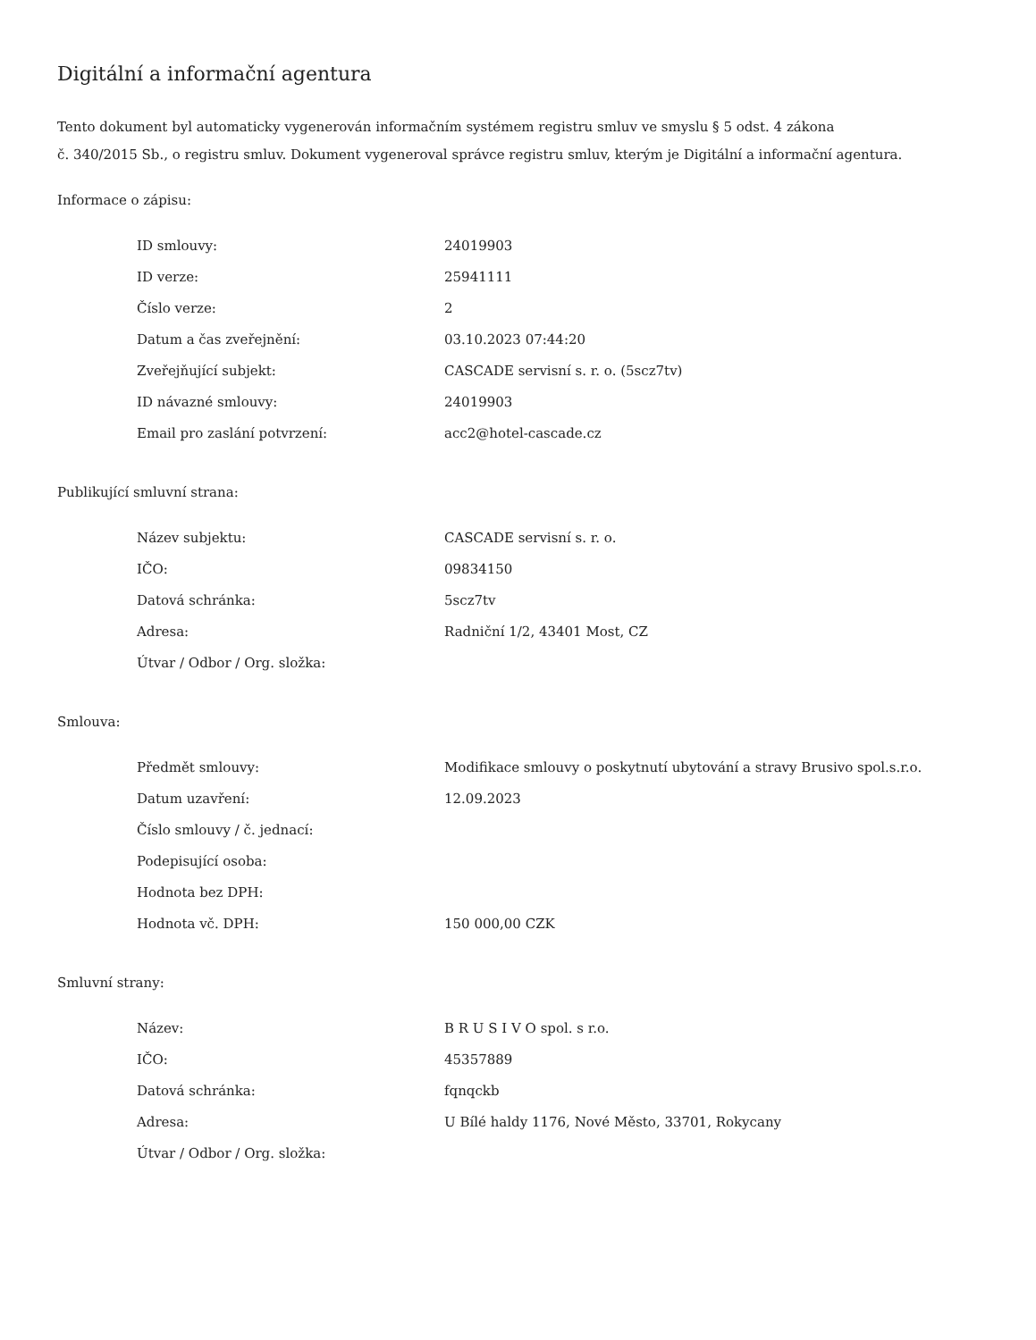Digitální a informační agentura
Tento dokument byl automaticky vygenerován informačním systémem registru smluv ve smyslu § 5 odst. 4 zákona
č. 340/2015 Sb., o registru smluv. Dokument vygeneroval správce registru smluv, kterým je Digitální a informační agentura.
Informace o zápisu:
| ID smlouvy: | 24019903 |
| ID verze: | 25941111 |
| Číslo verze: | 2 |
| Datum a čas zveřejnění: | 03.10.2023 07:44:20 |
| Zveřejňující subjekt: | CASCADE servisní s. r. o. (5scz7tv) |
| ID návazné smlouvy: | 24019903 |
| Email pro zaslání potvrzení: | acc2@hotel-cascade.cz |
Publikující smluvní strana:
| Název subjektu: | CASCADE servisní s. r. o. |
| IČO: | 09834150 |
| Datová schránka: | 5scz7tv |
| Adresa: | Radniční 1/2, 43401 Most, CZ |
| Útvar / Odbor / Org. složka: | |
Smlouva:
| Předmět smlouvy: | Modifikace smlouvy o poskytnutí ubytování a stravy Brusivo spol.s.r.o. |
| Datum uzavření: | 12.09.2023 |
| Číslo smlouvy / č. jednací: | |
| Podepisující osoba: | |
| Hodnota bez DPH: | |
| Hodnota vč. DPH: | 150 000,00 CZK |
Smluvní strany:
| Název: | B R U S I V O spol. s r.o. |
| IČO: | 45357889 |
| Datová schránka: | fqnqckb |
| Adresa: | U Bílé haldy 1176, Nové Město, 33701, Rokycany |
| Útvar / Odbor / Org. složka: | |